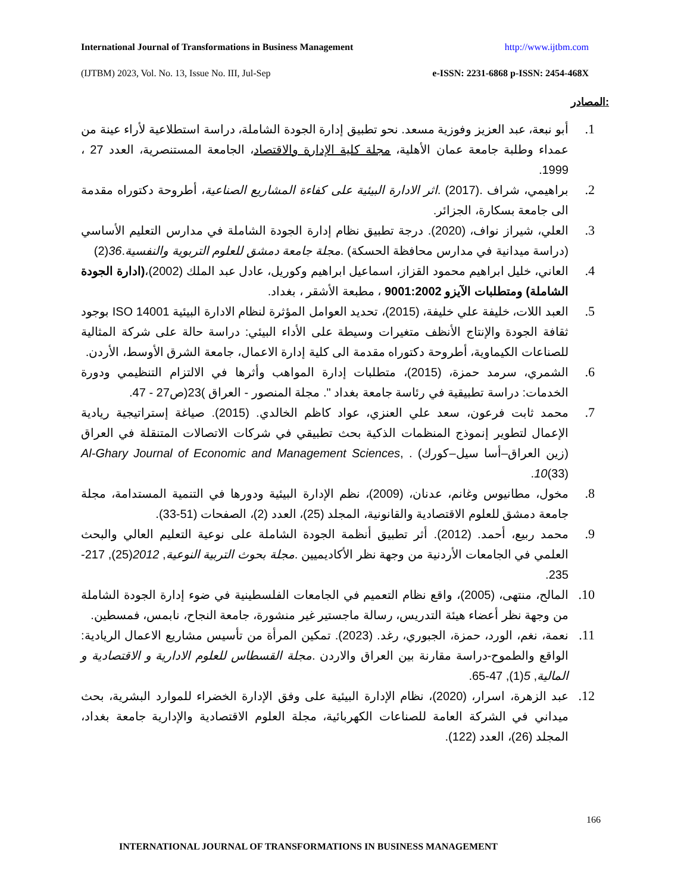International Journal of Transformations in Business Management http://www.ijtbm.com
(IJTBM) 2023, Vol. No. 13, Issue No. III, Jul-Sep e-ISSN: 2231-6868 p-ISSN: 2454-468X
المصادر:
1. أبو نبعة، عبد العزيز وفوزية مسعد. نحو تطبيق إدارة الجودة الشاملة، دراسة استطلاعية لأراء عينة من عمداء وطلبة جامعة عمان الأهلية، مجلة كلية الإدارة والاقتصاد، الجامعة المستنصرية، العدد 27 ، 1999.
2. براهيمي، شراف .(2017) .اثر الادارة البيئية على كفاءة المشاريع الصناعية، أطروحة دكتوراه مقدمة الى جامعة بسكارة، الجزائر.
3. العلي، شيراز نواف، (2020). درجة تطبيق نظام إدارة الجودة الشاملة في مدارس التعليم الأساسي (دراسة ميدانية في مدارس محافظة الحسكة) .مجلة جامعة دمشق للعلوم التربوية والنفسية.36(2)
4. العاني، خليل ابراهيم محمود القزاز، اسماعيل ابراهيم وكوريل، عادل عبد الملك (2002)،(ادارة الجودة الشاملة) ومتطلبات الآيزو 9001:2002 ، مطبعة الأشقر ، بغداد.
5. العبد اللات، خليفة علي خليفة، (2015)، تحديد العوامل المؤثرة لنظام الادارة البيئية ISO 14001 بوجود ثقافة الجودة والإنتاج الأنظف متغيرات وسيطة على الأداء البيئي: دراسة حالة على شركة المثالية للصناعات الكيماوية، أطروحة دكتوراه مقدمة الى كلية إدارة الاعمال، جامعة الشرق الأوسط، الأردن.
6. الشمري، سرمد حمزة، (2015)، متطلبات إدارة المواهب وأثرها في الالتزام التنظيمي ودورة الخدمات: دراسة تطبيقية في رئاسة جامعة بغداد ". مجلة المنصور - العراق )23(ص27 - 47.
7. محمد ثابت فرعون، سعد علي العنزي، عواد كاظم الخالدي. (2015). صياغة إستراتيجية ريادية الإعمال لتطوير إنموذج المنظمات الذكية بحث تطبيقي في شركات الاتصالات المتنقلة في العراق (زين العراق–أسا سيل–كورك) . Al-Ghary Journal of Economic and Management Sciences, 10(33).
8. مخول، مطانيوس وغانم، عدنان، (2009)، نظم الإدارة البيئية ودورها في التنمية المستدامة، مجلة جامعة دمشق للعلوم الاقتصادية والقانونية، المجلد (25)، العدد (2)، الصفحات (51-33).
9. محمد ربيع، أحمد. (2012). أثر تطبيق أنظمة الجودة الشاملة على نوعية التعليم العالي والبحث العلمي في الجامعات الأردنية من وجهة نظر الأكاديميين .مجلة بحوث التربية النوعية, 2012(25), 217-235.
10. المالح، منتهى، (2005)، واقع نظام التعميم في الجامعات الفلسطينية في ضوء إدارة الجودة الشاملة من وجهة نظر أعضاء هيئة التدريس، رسالة ماجستير غير منشورة، جامعة النجاح، نابمس، فمسطين.
11. نعمة، نغم، الورد، حمزة، الجبوري، رغد. (2023). تمكين المرأة من تأسيس مشاريع الاعمال الريادية: الواقع والطموح-دراسة مقارنة بين العراق والاردن .مجلة القسطاس للعلوم الادارية و الاقتصادية و المالية, 5(1), 47-65.
12. عبد الزهرة، اسرار، (2020)، نظام الإدارة البيئية على وفق الإدارة الخضراء للموارد البشرية، بحث ميداني في الشركة العامة للصناعات الكهربائية، مجلة العلوم الاقتصادية والإدارية جامعة بغداد، المجلد (26)، العدد (122).
166
INTERNATIONAL JOURNAL OF TRANSFORMATIONS IN BUSINESS MANAGEMENT